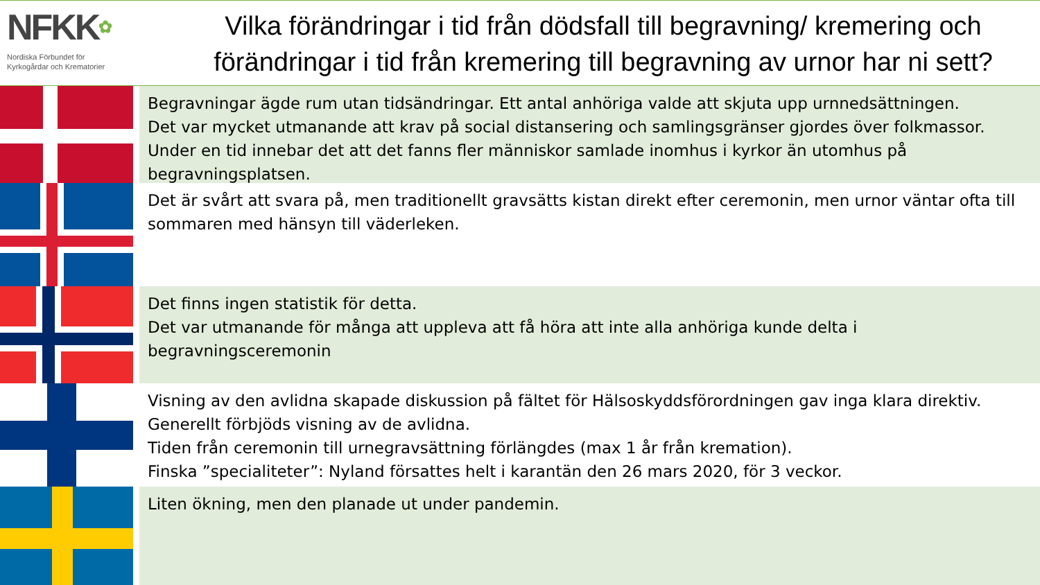NFKK✿
Nordiska Förbundet för
Kyrkogårdar och Krematorier
Vilka förändringar i tid från dödsfall till begravning/ kremering och förändringar i tid från kremering till begravning av urnor har ni sett?
Begravningar ägde rum utan tidsändringar. Ett antal anhöriga valde att skjuta upp urnnedsättningen.
Det var mycket utmanande att krav på social distansering och samlingsgränser gjordes över folkmassor. Under en tid innebar det att det fanns fler människor samlade inomhus i kyrkor än utomhus på begravningsplatsen.
Det är svårt att svara på, men traditionellt gravsätts kistan direkt efter ceremonin, men urnor väntar ofta till sommaren med hänsyn till väderleken.
Det finns ingen statistik för detta.
Det var utmanande för många att uppleva att få höra att inte alla anhöriga kunde delta i begravningsceremonin
Visning av den avlidna skapade diskussion på fältet för Hälsoskyddsförordningen gav inga klara direktiv.
Generellt förbjöds visning av de avlidna.
Tiden från ceremonin till urnegravsättning förlängdes (max 1 år från kremation).
Finska ”specialiteter”: Nyland försattes helt i karantän den 26 mars 2020, för 3 veckor.
Liten ökning, men den planade ut under pandemin.